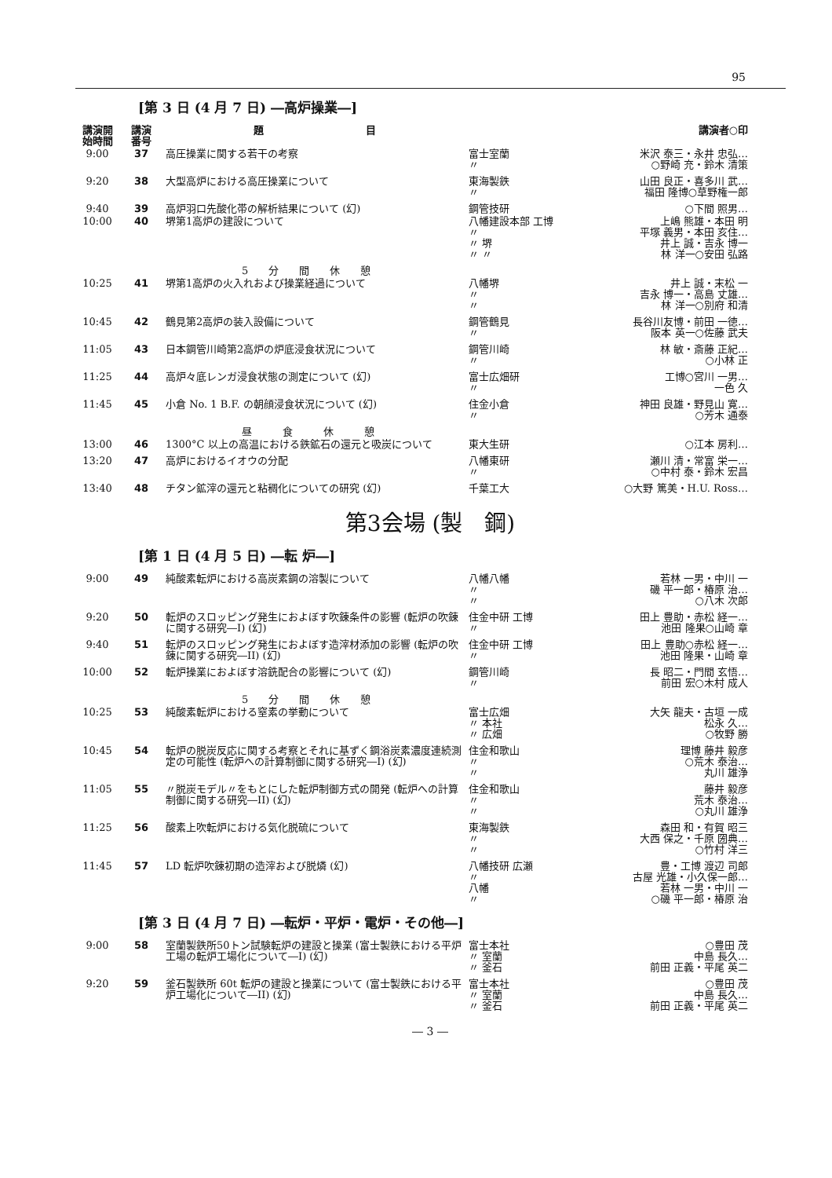95
[第 3 日 (4 月 7 日) ―高炉操業―]
| 講演開 始時間 | 講演 番号 | 題 目 | | 講演者○印 |
| --- | --- | --- | --- | --- |
| 9:00 | 37 | 高圧操業に関する若干の考察 | 富士室蘭 〃 | 米沢 泰三・永井 忠弘… ○野崎 充・鈴木 清策 |
| 9:20 | 38 | 大型高炉における高圧操業について | 東海製鉄 〃 | 山田 良正・喜多川 武… 福田 隆博○草野権一郎 |
| 9:40 | 39 | 高炉羽口先酸化帯の解析結果について (幻) | 鋼管技研 | ○下間 照男… |
| 10:00 | 40 | 堺第1高炉の建設について | 八幡建設本部 工博 〃 〃 堺 〃 〃 | 上嶋 熊雄・本田 明 平塚 義男・本田 亥住… 井上 誠・吉永 博一 林 洋一○安田 弘路 |
| | | 5 分 間 休 憩 | | |
| 10:25 | 41 | 堺第1高炉の火入れおよび操業経過について | 八幡堺 〃 〃 | 井上 誠・末松 一 吉永 博一・高島 丈雄… 林 洋一○別府 和清 |
| 10:45 | 42 | 鶴見第2高炉の装入設備について | 鋼管鶴見 〃 | 長谷川友博・前田 一徳… 阪本 英一○佐藤 武夫 |
| 11:05 | 43 | 日本鋼管川崎第2高炉の炉底浸食状況について | 鋼管川崎 〃 | 林 敏・斎藤 正紀… ○小林 正 |
| 11:25 | 44 | 高炉々底レンガ浸食状態の測定について (幻) | 富士広畑研 〃 | 工博○宮川 一男… 一色 久 |
| 11:45 | 45 | 小倉 No. 1 B.F. の朝顔浸食状況について (幻) | 住金小倉 〃 | 神田 良雄・野見山 寛… ○芳木 通泰 |
| | | 昼 食 休 憩 | | |
| 13:00 | 46 | 1300°C 以上の高温における鉄鉱石の還元と吸炭について | 東大生研 | ○江本 房利… |
| 13:20 | 47 | 高炉におけるイオウの分配 | 八幡東研 〃 | 瀬川 清・常富 栄一… ○中村 泰・鈴木 宏昌 |
| 13:40 | 48 | チタン鉱滓の還元と粘稠化についての研究 (幻) | 千葉工大 | ○大野 篤美・H.U. Ross… |
第3会場 (製　鋼)
[第 1 日 (4 月 5 日) ―転 炉―]
| 9:00 | 49 | 純酸素転炉における高炭素鋼の溶製について | 八幡八幡 〃 〃 | 若林 一男・中川 一 磯 平一郎・椿原 治… ○八木 次郎 |
| 9:20 | 50 | 転炉のスロッピング発生におよぼす吹錬条件の影響 (転炉の吹錬に関する研究―I) (幻) | 住金中研 工博 〃 | 田上 豊助・赤松 経一… 池田 隆果○山崎 章 |
| 9:40 | 51 | 転炉のスロッピング発生におよぼす造滓材添加の影響 (転炉の吹錬に関する研究―II) (幻) | 住金中研 工博 〃 | 田上 豊助○赤松 経一… 池田 隆果・山崎 章 |
| 10:00 | 52 | 転炉操業におよぼす溶銑配合の影響について (幻) | 鋼管川崎 〃 | 長 昭二・門間 玄悟… 前田 宏○木村 成人 |
| | | 5 分 間 休 憩 | | |
| 10:25 | 53 | 純酸素転炉における窒素の挙動について | 富士広畑 〃 本社 〃 広畑 | 大矢 龍夫・古垣 一成 松永 久… ○牧野 勝 |
| 10:45 | 54 | 転炉の脱炭反応に関する考察とそれに基ずく鋼浴炭素濃度連続測定の可能性 (転炉への計算制御に関する研究―I) (幻) | 住金和歌山 〃 〃 | 理博 藤井 毅彦 ○荒木 泰治… 丸川 雄浄 |
| 11:05 | 55 | 〃脱炭モデル〃をもとにした転炉制御方式の開発 (転炉への計算制御に関する研究―II) (幻) | 住金和歌山 〃 〃 | 藤井 毅彦 荒木 泰治… ○丸川 雄浄 |
| 11:25 | 56 | 酸素上吹転炉における気化脱硫について | 東海製鉄 〃 〃 | 森田 和・有賀 昭三 大西 保之・千原 圀典… ○竹村 洋三 |
| 11:45 | 57 | LD 転炉吹錬初期の造滓および脱燐 (幻) | 八幡技研 広瀬 〃 八幡 〃 | 豊・工博 渡辺 司郎 古屋 光雄・小久保一郎… 若林 一男・中川 一 ○磯 平一郎・椿原 治 |
[第 3 日 (4 月 7 日) ―転炉・平炉・電炉・その他―]
| 9:00 | 58 | 室蘭製鉄所50トン試験転炉の建設と操業 (富士製鉄における平炉工場の転炉工場化について―I) (幻) | 富士本社 〃 室蘭 〃 釜石 | ○豊田 茂 中島 長久… 前田 正義・平尾 英二 |
| 9:20 | 59 | 釜石製鉄所 60t 転炉の建設と操業について (富士製鉄における平炉工場化について―II) (幻) | 富士本社 〃 室蘭 〃 釜石 | ○豊田 茂 中島 長久… 前田 正義・平尾 英二 |
― 3 ―